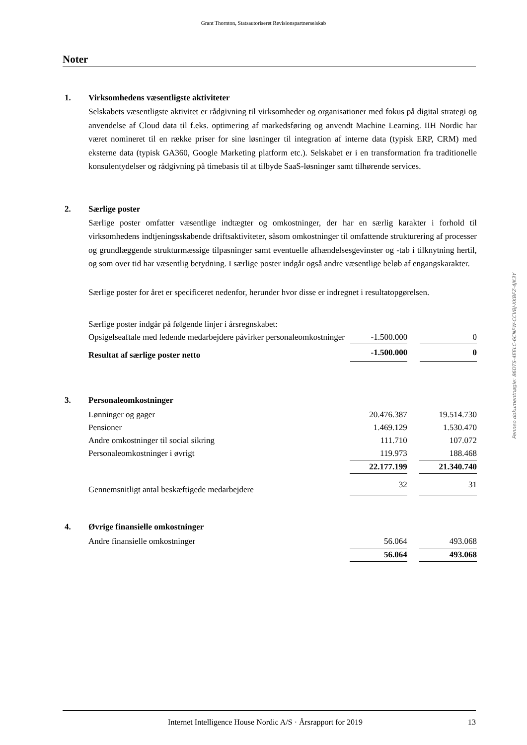Grant Thornton, Statsautoriseret Revisionspartnerselskab
Noter
1. Virksomhedens væsentligste aktiviteter
Selskabets væsentligste aktivitet er rådgivning til virksomheder og organisationer med fokus på digital strategi og anvendelse af Cloud data til f.eks. optimering af markedsføring og anvendt Machine Learning. IIH Nordic har været nomineret til en række priser for sine løsninger til integration af interne data (typisk ERP, CRM) med eksterne data (typisk GA360, Google Marketing platform etc.). Selskabet er i en transformation fra traditionelle konsulentydelser og rådgivning på timebasis til at tilbyde SaaS-løsninger samt tilhørende services.
2. Særlige poster
Særlige poster omfatter væsentlige indtægter og omkostninger, der har en særlig karakter i forhold til virksomhedens indtjeningsskabende driftsaktiviteter, såsom omkostninger til omfattende strukturering af processer og grundlæggende strukturmæssige tilpasninger samt eventuelle afhændelsesgevinster og -tab i tilknytning hertil, og som over tid har væsentlig betydning. I særlige poster indgår også andre væsentlige beløb af engangskarakter.
Særlige poster for året er specificeret nedenfor, herunder hvor disse er indregnet i resultatopgørelsen.
| Særlige poster indgår på følgende linjer i årsregnskabet: | | | |
| Opsigelseaftale med ledende medarbejdere påvirker personaleomkostninger | -1.500.000 | | 0 |
| Resultat af særlige poster netto | -1.500.000 | | 0 |
3. Personaleomkostninger
| Lønninger og gager | 20.476.387 | | 19.514.730 |
| Pensioner | 1.469.129 | | 1.530.470 |
| Andre omkostninger til social sikring | 111.710 | | 107.072 |
| Personaleomkostninger i øvrigt | 119.973 | | 188.468 |
| | 22.177.199 | | 21.340.740 |
| Gennemsnitligt antal beskæftigede medarbejdere | 32 | | 31 |
4. Øvrige finansielle omkostninger
| Andre finansielle omkostninger | 56.064 | | 493.068 |
| | 56.064 | | 493.068 |
Penneo dokumentnøgle: 86DTS-4EELC-6CNFW-CCVBJ-XKBFZ-4JK3Y
Internet Intelligence House Nordic A/S · Årsrapport for 2019 13